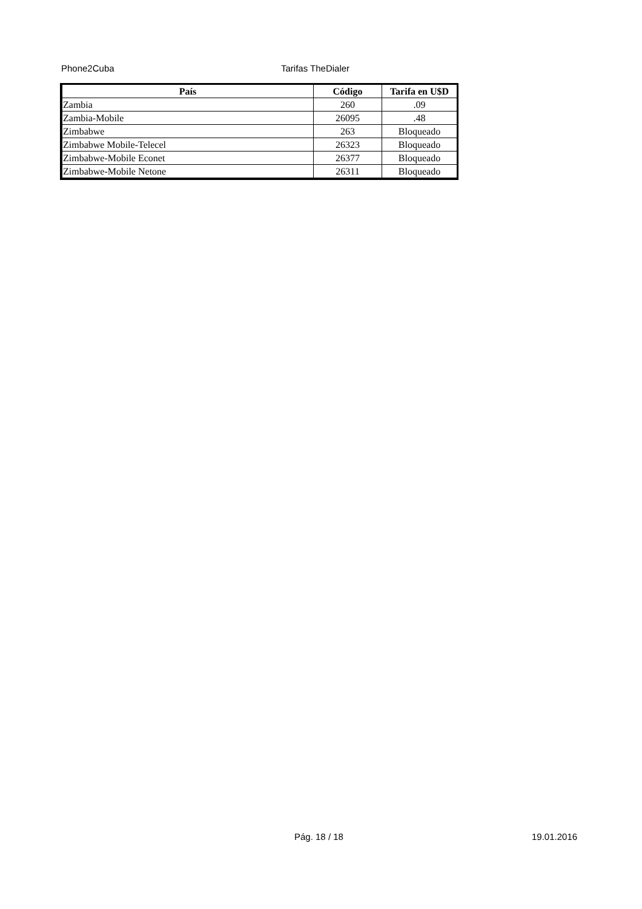Phone2Cuba Tarifas TheDialer
| País | Código | Tarifa en U$D |
| --- | --- | --- |
| Zambia | 260 | .09 |
| Zambia-Mobile | 26095 | .48 |
| Zimbabwe | 263 | Bloqueado |
| Zimbabwe Mobile-Telecel | 26323 | Bloqueado |
| Zimbabwe-Mobile Econet | 26377 | Bloqueado |
| Zimbabwe-Mobile Netone | 26311 | Bloqueado |
Pág. 18 / 18 19.01.2016